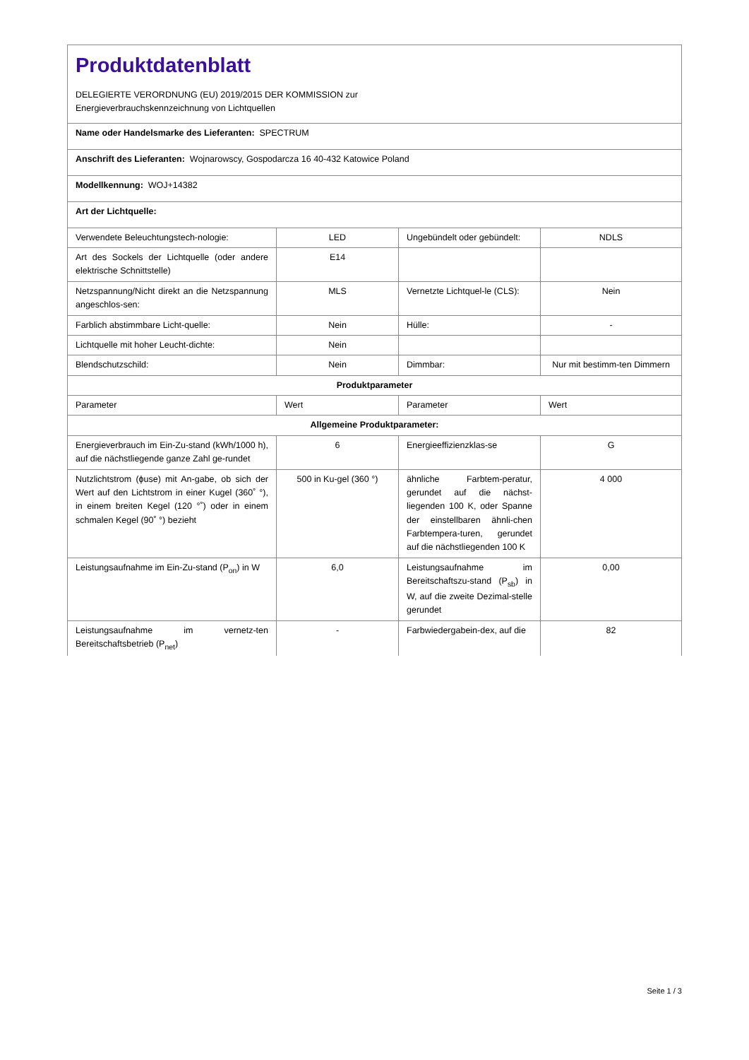| Produktdatenblatt DELEGIERTE VERORDNUNG (EU) 2019/2015 DER KOMMISSION zur Energieverbrauchskennzeichnung von Lichtquellen | | | |
| Name oder Handelsmarke des Lieferanten: SPECTRUM | | | |
| Anschrift des Lieferanten: Wojnarowscy, Gospodarcza 16 40-432 Katowice Poland | | | |
| Modellkennung: WOJ+14382 | | | |
| Art der Lichtquelle: | | | |
| Verwendete Beleuchtungstech-nologie: | LED | Ungebündelt oder gebündelt: | NDLS |
| Art des Sockels der Lichtquelle (oder andere elektrische Schnittstelle) | E14 | | |
| Netzspannung/Nicht direkt an die Netzspannung angeschlos-sen: | MLS | Vernetzte Lichtquel-le (CLS): | Nein |
| Farblich abstimmbare Licht-quelle: | Nein | Hülle: | - |
| Lichtquelle mit hoher Leucht-dichte: | Nein | | |
| Blendschutzschild: | Nein | Dimmbar: | Nur mit bestimm-ten Dimmern |
| Produktparameter | | | |
| Parameter | Wert | Parameter | Wert |
| Allgemeine Produktparameter: | | | |
| Energieverbrauch im Ein-Zu-stand (kWh/1000 h), auf die nächstliegende ganze Zahl ge-rundet | 6 | Energieeffizienzklas-se | G |
| Nutzlichtstrom (ɸuse) mit An-gabe, ob sich der Wert auf den Lichtstrom in einer Kugel (360˚ °), in einem breiten Kegel (120 °˚) oder in einem schmalen Kegel (90˚ °) bezieht | 500 in Ku-gel (360 °) | ähnliche Farbtem-peratur, gerundet auf die nächst-liegenden 100 K, oder Spanne der einstellbaren ähnli-chen Farbtempera-turen, gerundet auf die nächstliegenden 100 K | 4 000 |
| Leistungsaufnahme im Ein-Zu-stand (P<sub>on</sub>) in W | 6,0 | Leistungsaufnahme im Bereitschaftszu-stand (P<sub>sb</sub>) in W, auf die zweite Dezimal-stelle gerundet | 0,00 |
| Leistungsaufnahme im vernetz-ten Bereitschaftsbetrieb (P<sub>net</sub>) | - | Farbwiedergabein-dex, auf die | 82 |
Seite 1 / 3